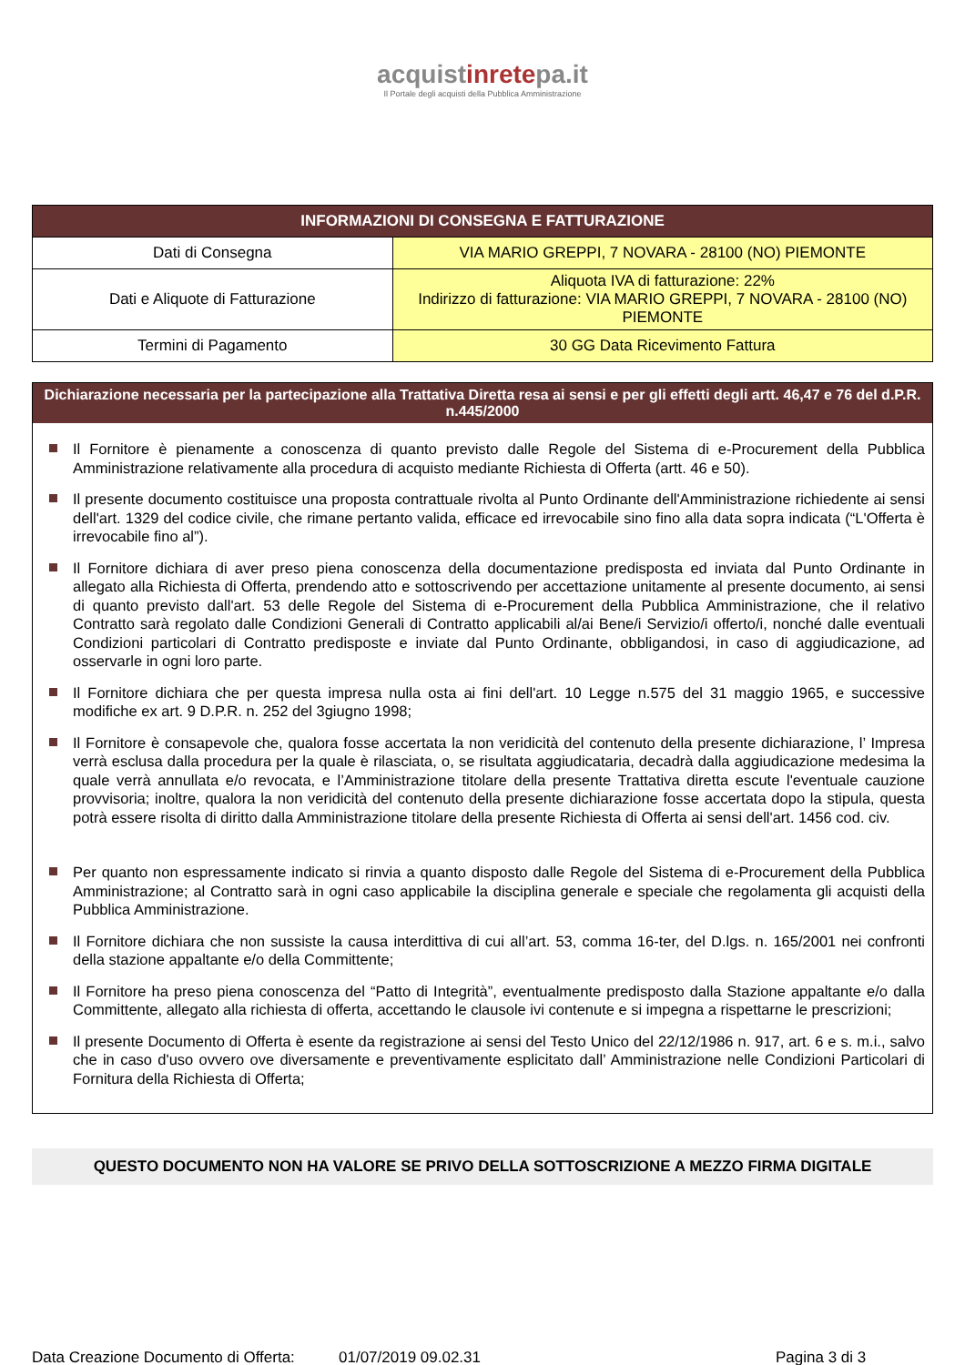acquistinretepa.it
Il Portale degli acquisti della Pubblica Amministrazione
| INFORMAZIONI DI CONSEGNA E FATTURAZIONE | |
| --- | --- |
| Dati di Consegna | VIA MARIO GREPPI, 7 NOVARA - 28100 (NO) PIEMONTE |
| Dati e Aliquote di Fatturazione | Aliquota IVA di fatturazione: 22% Indirizzo di fatturazione: VIA MARIO GREPPI, 7 NOVARA - 28100 (NO) PIEMONTE |
| Termini di Pagamento | 30 GG Data Ricevimento Fattura |
Dichiarazione necessaria per la partecipazione alla Trattativa Diretta resa ai sensi e per gli effetti degli artt. 46,47 e 76 del d.P.R. n.445/2000
Il Fornitore è pienamente a conoscenza di quanto previsto dalle Regole del Sistema di e-Procurement della Pubblica Amministrazione relativamente alla procedura di acquisto mediante Richiesta di Offerta (artt. 46 e 50).
Il presente documento costituisce una proposta contrattuale rivolta al Punto Ordinante dell'Amministrazione richiedente ai sensi dell'art. 1329 del codice civile, che rimane pertanto valida, efficace ed irrevocabile sino fino alla data sopra indicata (“L'Offerta è irrevocabile fino al”).
Il Fornitore dichiara di aver preso piena conoscenza della documentazione predisposta ed inviata dal Punto Ordinante in allegato alla Richiesta di Offerta, prendendo atto e sottoscrivendo per accettazione unitamente al presente documento, ai sensi di quanto previsto dall'art. 53 delle Regole del Sistema di e-Procurement della Pubblica Amministrazione, che il relativo Contratto sarà regolato dalle Condizioni Generali di Contratto applicabili al/ai Bene/i Servizio/i offerto/i, nonché dalle eventuali Condizioni particolari di Contratto predisposte e inviate dal Punto Ordinante, obbligandosi, in caso di aggiudicazione, ad osservarle in ogni loro parte.
Il Fornitore dichiara che per questa impresa nulla osta ai fini dell'art. 10 Legge n.575 del 31 maggio 1965, e successive modifiche ex art. 9 D.P.R. n. 252 del 3giugno 1998;
Il Fornitore è consapevole che, qualora fosse accertata la non veridicità del contenuto della presente dichiarazione, l’ Impresa verrà esclusa dalla procedura per la quale è rilasciata, o, se risultata aggiudicataria, decadrà dalla aggiudicazione medesima la quale verrà annullata e/o revocata, e l’Amministrazione titolare della presente Trattativa diretta escute l'eventuale cauzione provvisoria; inoltre, qualora la non veridicità del contenuto della presente dichiarazione fosse accertata dopo la stipula, questa potrà essere risolta di diritto dalla Amministrazione titolare della presente Richiesta di Offerta ai sensi dell'art. 1456 cod. civ.
Per quanto non espressamente indicato si rinvia a quanto disposto dalle Regole del Sistema di e-Procurement della Pubblica Amministrazione; al Contratto sarà in ogni caso applicabile la disciplina generale e speciale che regolamenta gli acquisti della Pubblica Amministrazione.
Il Fornitore dichiara che non sussiste la causa interdittiva di cui all’art. 53, comma 16-ter, del D.lgs. n. 165/2001 nei confronti della stazione appaltante e/o della Committente;
Il Fornitore ha preso piena conoscenza del “Patto di Integrità”, eventualmente predisposto dalla Stazione appaltante e/o dalla Committente, allegato alla richiesta di offerta, accettando le clausole ivi contenute e si impegna a rispettarne le prescrizioni;
Il presente Documento di Offerta è esente da registrazione ai sensi del Testo Unico del 22/12/1986 n. 917, art. 6 e s. m.i., salvo che in caso d'uso ovvero ove diversamente e preventivamente esplicitato dall’ Amministrazione nelle Condizioni Particolari di Fornitura della Richiesta di Offerta;
QUESTO DOCUMENTO NON HA VALORE SE PRIVO DELLA SOTTOSCRIZIONE A MEZZO FIRMA DIGITALE
Data Creazione Documento di Offerta: 01/07/2019 09.02.31 Pagina 3 di 3